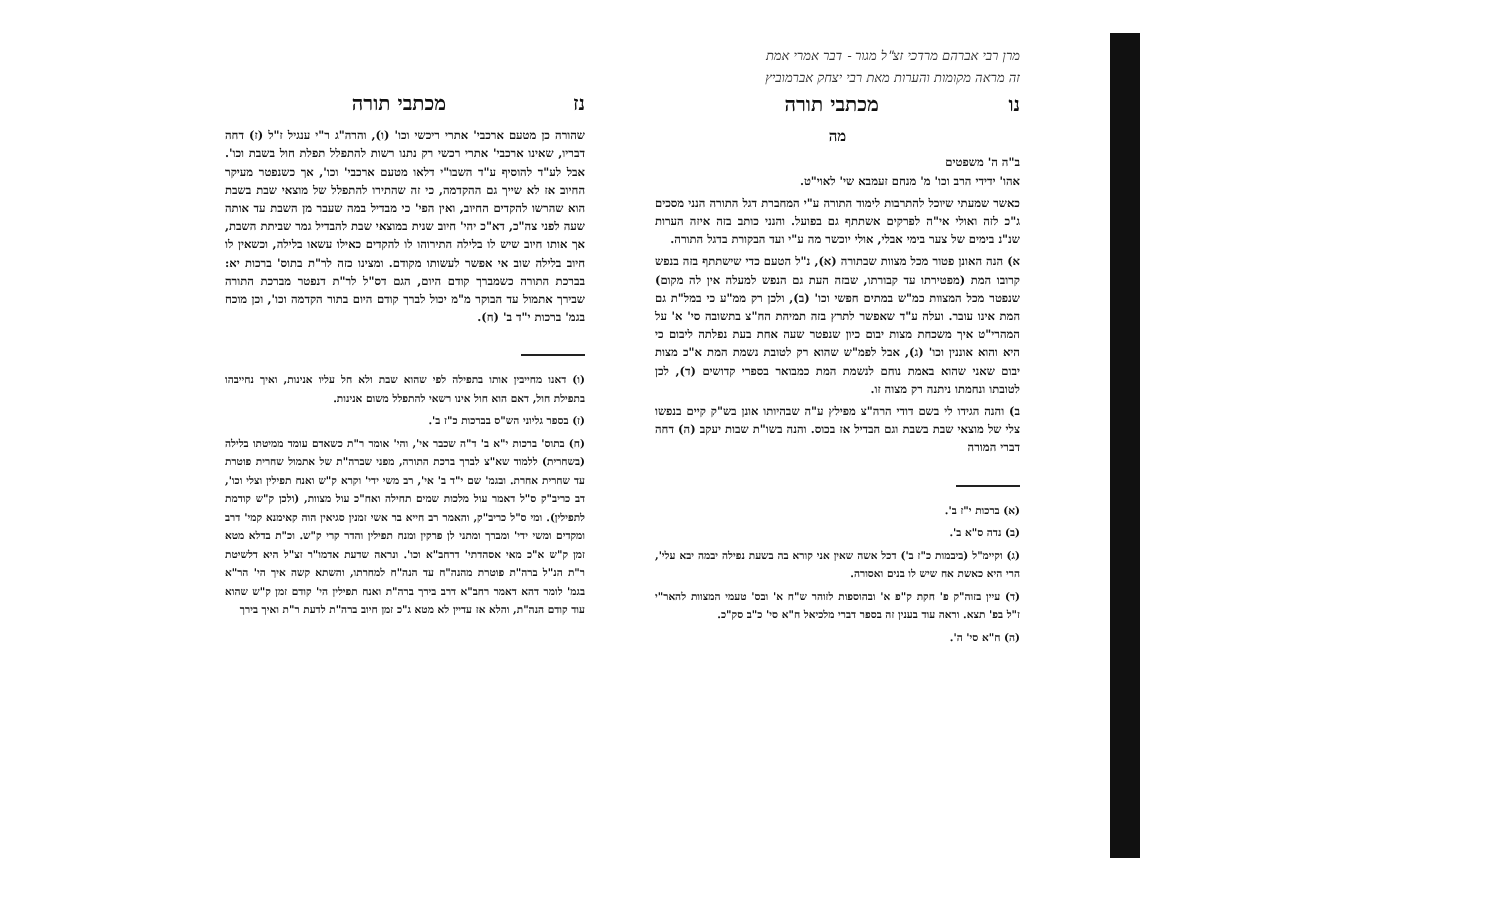מרן רבי אברהם מרדכי זצ"ל מגור - דבר אמרי אמת
זה מראה מקומות והערות מאת רבי יצחק אברמוביץ
נו מכתבי תורה
מה
ב"ה ה' משפטים
אהו' ידידי הרב וכו' מ' מנחם זעמבא שי' לאוי"ט.
כאשר שמעתי שיוכל להתרבות לימוד התורה ע"י המחברת דגל התורה הנני מסכים ג"כ לזה ואולי אי"ה לפרקים אשתתף גם בפועל. והנני כותב בזה איזה הערות שנ"נ בימים של צער בימי אבלי, אולי יוכשר מה ע"י ועד הבקורת בדגל התורה.
א) הנה האונן פטור מכל מצוות שבתורה (א), נ"ל הטעם כדי שישתתף בזה בנפש קרובו המת (מפטירתו עד קבורתו, שבזה העת גם הנפש למעלה אין לה מקום) שנפטר מכל המצוות כמ"ש במתים חפשי וכו' (ב), ולכן רק ממ"ע כי במל"ת גם המת אינו עובר. ועלה ע"ד שאפשר לתרץ בזה תמיהת הח"צ בתשובה סי' א' על המהרי"ט איך משכחת מצות יבום כיון שנפטר שעה אחת בעת נפלתה ליבום כי היא והוא אוננין וכו' (ג), אבל לפמ"ש שהוא רק לטובת נשמת המת א"כ מצות יבום שאני שהוא באמת נוחם לנשמת המת כמבואר בספרי קדושים (ד), לכן לטובתו ונחמתו ניתנה רק מצוה זו.
ב) והנה הגידו לי בשם דודי הרה"צ מפילץ ע"ה שבהיותו אונן בש"ק קיים בנפשו צלי של מוצאי שבת בשבת וגם הבדיל אז בכוס. והנה בשו"ת שבות יעקב (ה) דחה דברי המורה
(א) ברכות י"ז ב'.
(ב) נדה ס"א ב'.
(ג) וקיימ"ל (ביבמות כ"ז ב') דכל אשה שאין אני קורא בה בשעת נפילה יבמה יבא עלי', הרי היא כאשת אח שיש לו בנים ואסורה.
(ד) עיין בזוה"ק פ' חקת ק"פ א' ובהוספות לזוהר ש"ח א' ובס' טעמי המצוות להאר"י ז"ל בפ' תצא. וראה עוד בענין זה בספר דברי מלכיאל ח"א סי' כ"ב סק"כ.
(ה) ח"א סי' ה'.
נז מכתבי תורה
שהורה כן מטעם ארכבי' אתרי ריכשי וכו' (ו), והרה"ג ר"י ענגיל ז"ל (ז) דחה דבריו, שאינו ארכבי' אתרי רכשי רק נתנו רשות להתפלל תפלת חול בשבת וכו'. אבל לע"ד להוסיף ע"ד השבו"י דלאו מטעם ארכבי' וכו', אך כשנפטר מעיקר החיוב אז לא שייך גם ההקדמה, כי זה שהתירו להתפלל של מוצאי שבת בשבת הוא שהרשו להקדים החיוב, ואין הפי' כי מבדיל במה שעבר מן השבת עד אותה שעה לפני צה"כ, דא"כ יהי' חיוב שנית במוצאי שבת להבדיל גמר שביתת השבת, אך אותו חיוב שיש לו בלילה התירוהו לו להקדים כאילו עשאו בלילה, וכשאין לו חיוב בלילה שוב אי אפשר לעשותו מקודם. ומצינו כזה לר"ת בתוס' ברכות יא: בברכת התורה כשמברך קודם היום, הגם דס"ל לר"ת דנפטר מברכת התורה שבירך אתמול עד הבוקר מ"מ יכול לברך קודם היום בתור הקדמה וכו', וכן מוכח בגמ' ברכות י"ד ב' (ח).
(ו) דאנו מחייבין אותו בתפילה לפי שהוא שבת ולא חל עליו אנינות, ואיך נחייבהו בתפילת חול, דאם הוא חול אינו רשאי להתפלל משום אנינות.
(ז) בספר גליוני הש"ס בברכות כ"ז ב'.
(ח) בתוס' ברכות י"א ב' ד"ה שכבר אי', והי' אומר ר"ת כשאדם עומד ממיטתו בלילה (בשחרית) ללמוד שא"צ לברך ברכת התורה, מפני שברה"ת של אתמול שחרית פוטרת עד שחרית אחרת. ובגמ' שם י"ד ב' אי', רב משי ידי' וקרא ק"ש ואנח תפילין וצלי וכו', דב כריב"ק ס"ל דאמר עול מלכות שמים תחילה ואח"כ עול מצוות, (ולכן ק"ש קודמת לתפילין). ומי ס"ל כריב"ק, והאמר רב חייא בר אשי זמנין סגיאין הוה קאימנא קמי' דרב ומקדים ומשי ידי' ומברך ומתני לן פרקין ומנח תפילין והדר קרי ק"ש. וכ"ת בדלא מטא זמן ק"ש א"כ מאי אסהדתי' דרחב"א וכו'. ונראה שדעת אדמו"ר זצ"ל היא דלשיטת ר"ת הנ"ל ברה"ת פוטרת מהנה"ח עד הנה"ח למחרתו, והשתא קשה איך הי' הר"א בגמ' לומר דהא דאמר רחב"א דרב בירך ברה"ת ואנח תפילין הי' קודם זמן ק"ש שהוא עוד קודם הנה"ת, והלא אז עדיין לא מטא ג"כ זמן חיוב ברה"ת לדעת ר"ת ואיך בירך